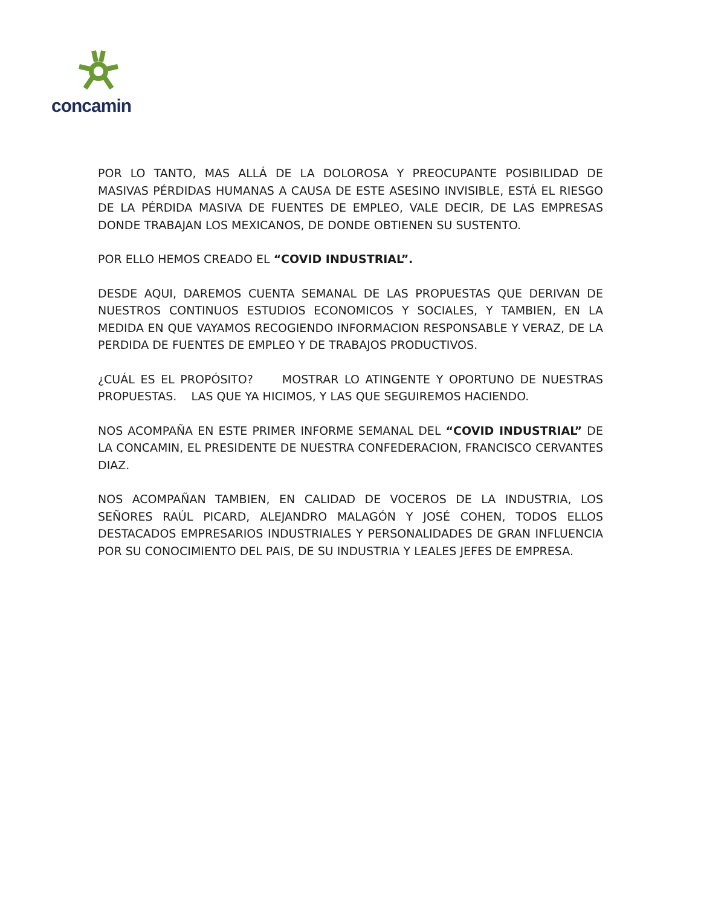concamin
POR LO TANTO, MAS ALLÁ DE LA DOLOROSA Y PREOCUPANTE POSIBILIDAD DE MASIVAS PÉRDIDAS HUMANAS A CAUSA DE ESTE ASESINO INVISIBLE, ESTÁ EL RIESGO DE LA PÉRDIDA MASIVA DE FUENTES DE EMPLEO, VALE DECIR, DE LAS EMPRESAS DONDE TRABAJAN LOS MEXICANOS, DE DONDE OBTIENEN SU SUSTENTO.
POR ELLO HEMOS CREADO EL “COVID INDUSTRIAL”.
DESDE AQUI, DAREMOS CUENTA SEMANAL DE LAS PROPUESTAS QUE DERIVAN DE NUESTROS CONTINUOS ESTUDIOS ECONOMICOS Y SOCIALES, Y TAMBIEN, EN LA MEDIDA EN QUE VAYAMOS RECOGIENDO INFORMACION RESPONSABLE Y VERAZ, DE LA PERDIDA DE FUENTES DE EMPLEO Y DE TRABAJOS PRODUCTIVOS.
¿CUÁL ES EL PROPÓSITO? MOSTRAR LO ATINGENTE Y OPORTUNO DE NUESTRAS PROPUESTAS. LAS QUE YA HICIMOS, Y LAS QUE SEGUIREMOS HACIENDO.
NOS ACOMPAÑA EN ESTE PRIMER INFORME SEMANAL DEL “COVID INDUSTRIAL” DE LA CONCAMIN, EL PRESIDENTE DE NUESTRA CONFEDERACION, FRANCISCO CERVANTES DIAZ.
NOS ACOMPAÑAN TAMBIEN, EN CALIDAD DE VOCEROS DE LA INDUSTRIA, LOS SEÑORES RAÚL PICARD, ALEJANDRO MALAGÓN Y JOSÉ COHEN, TODOS ELLOS DESTACADOS EMPRESARIOS INDUSTRIALES Y PERSONALIDADES DE GRAN INFLUENCIA POR SU CONOCIMIENTO DEL PAIS, DE SU INDUSTRIA Y LEALES JEFES DE EMPRESA.